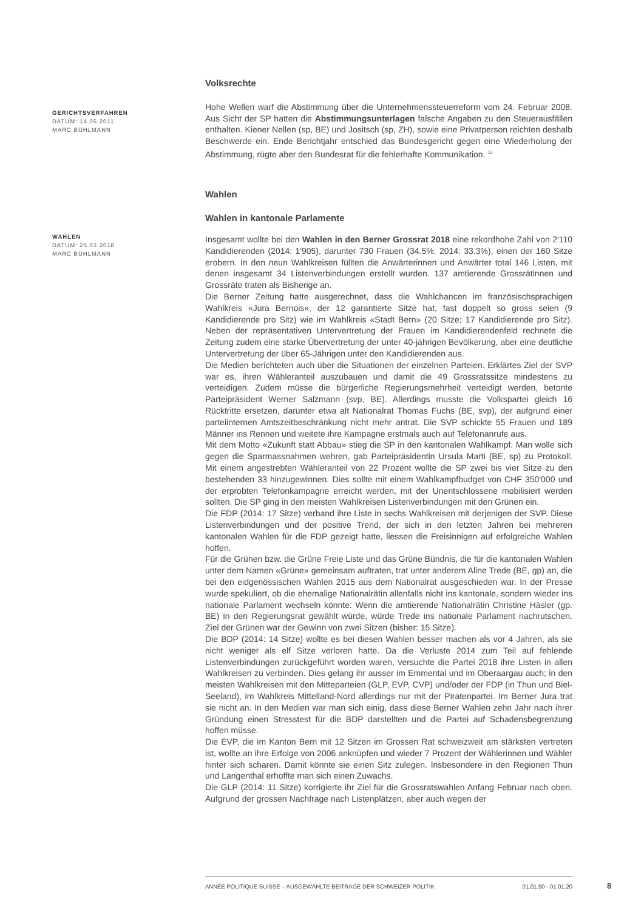Volksrechte
GERICHTSVERFAHREN
DATUM: 14.05.2011
MARC BÜHLMANN
Hohe Wellen warf die Abstimmung über die Unternehmenssteuerreform vom 24. Februar 2008. Aus Sicht der SP hatten die Abstimmungsunterlagen falsche Angaben zu den Steuerausfällen enthalten. Kiener Nellen (sp, BE) und Jositsch (sp, ZH), sowie eine Privatperson reichten deshalb Beschwerde ein. Ende Berichtjahr entschied das Bundesgericht gegen eine Wiederholung der Abstimmung, rügte aber den Bundesrat für die fehlerhafte Kommunikation. <sup>15</sup>
Wahlen
Wahlen in kantonale Parlamente
WAHLEN
DATUM: 25.03.2018
MARC BÜHLMANN
Insgesamt wollte bei den Wahlen in den Berner Grossrat 2018 eine rekordhohe Zahl von 2'110 Kandidierenden (2014: 1'905), darunter 730 Frauen (34.5%; 2014: 33.3%), einen der 160 Sitze erobern. In den neun Wahlkreisen füllten die Anwärterinnen und Anwärter total 146 Listen, mit denen insgesamt 34 Listenverbindungen erstellt wurden. 137 amtierende Grossrätinnen und Grossräte traten als Bisherige an.
Die Berner Zeitung hatte ausgerechnet, dass die Wahlchancen im französischsprachigen Wahlkreis «Jura Bernois», der 12 garantierte Sitze hat, fast doppelt so gross seien (9 Kandidierende pro Sitz) wie im Wahlkreis «Stadt Bern» (20 Sitze; 17 Kandidierende pro Sitz). Neben der repräsentativen Untervertretung der Frauen im Kandidierendenfeld rechnete die Zeitung zudem eine starke Übervertretung der unter 40-jährigen Bevölkerung, aber eine deutliche Untervertretung der über 65-Jährigen unter den Kandidierenden aus.
Die Medien berichteten auch über die Situationen der einzelnen Parteien. Erklärtes Ziel der SVP war es, ihren Wähleranteil auszubauen und damit die 49 Grossratssitze mindestens zu verteidigen. Zudem müsse die bürgerliche Regierungsmehrheit verteidigt werden, betonte Parteipräsident Werner Salzmann (svp, BE). Allerdings musste die Volkspartei gleich 16 Rücktritte ersetzen, darunter etwa alt Nationalrat Thomas Fuchs (BE, svp), der aufgrund einer parteiinternen Amtszeitbeschränkung nicht mehr antrat. Die SVP schickte 55 Frauen und 189 Männer ins Rennen und weitete ihre Kampagne erstmals auch auf Telefonanrufe aus.
Mit dem Motto «Zukunft statt Abbau» stieg die SP in den kantonalen Wahlkampf. Man wolle sich gegen die Sparmassnahmen wehren, gab Parteipräsidentin Ursula Marti (BE, sp) zu Protokoll. Mit einem angestrebten Wähleranteil von 22 Prozent wollte die SP zwei bis vier Sitze zu den bestehenden 33 hinzugewinnen. Dies sollte mit einem Wahlkampfbudget von CHF 350'000 und der erprobten Telefonkampagne erreicht werden, mit der Unentschlossene mobilisiert werden sollten. Die SP ging in den meisten Wahlkreisen Listenverbindungen mit den Grünen ein.
Die FDP (2014: 17 Sitze) verband ihre Liste in sechs Wahlkreisen mit derjenigen der SVP. Diese Listenverbindungen und der positive Trend, der sich in den letzten Jahren bei mehreren kantonalen Wahlen für die FDP gezeigt hatte, liessen die Freisinnigen auf erfolgreiche Wahlen hoffen.
Für die Grünen bzw. die Grüne Freie Liste und das Grüne Bündnis, die für die kantonalen Wahlen unter dem Namen «Grüne» gemeinsam auftraten, trat unter anderem Aline Trede (BE, gp) an, die bei den eidgenössischen Wahlen 2015 aus dem Nationalrat ausgeschieden war. In der Presse wurde spekuliert, ob die ehemalige Nationalrätin allenfalls nicht ins kantonale, sondern wieder ins nationale Parlament wechseln könnte: Wenn die amtierende Nationalrätin Christine Häsler (gp. BE) in den Regierungsrat gewählt würde, würde Trede ins nationale Parlament nachrutschen. Ziel der Grünen war der Gewinn von zwei Sitzen (bisher: 15 Sitze).
Die BDP (2014: 14 Sitze) wollte es bei diesen Wahlen besser machen als vor 4 Jahren, als sie nicht weniger als elf Sitze verloren hatte. Da die Verluste 2014 zum Teil auf fehlende Listenverbindungen zurückgeführt worden waren, versuchte die Partei 2018 ihre Listen in allen Wahlkreisen zu verbinden. Dies gelang ihr ausser im Emmental und im Oberaargau auch; in den meisten Wahlkreisen mit den Mitteparteien (GLP, EVP, CVP) und/oder der FDP (in Thun und Biel-Seeland), im Wahlkreis Mittelland-Nord allerdings nur mit der Piratenpartei. Im Berner Jura trat sie nicht an. In den Medien war man sich einig, dass diese Berner Wahlen zehn Jahr nach ihrer Gründung einen Stresstest für die BDP darstellten und die Partei auf Schadensbegrenzung hoffen müsse.
Die EVP, die im Kanton Bern mit 12 Sitzen im Grossen Rat schweizweit am stärksten vertreten ist, wollte an ihre Erfolge von 2006 anknüpfen und wieder 7 Prozent der Wählerinnen und Wähler hinter sich scharen. Damit könnte sie einen Sitz zulegen. Insbesondere in den Regionen Thun und Langenthal erhoffte man sich einen Zuwachs.
Die GLP (2014: 11 Sitze) korrigierte ihr Ziel für die Grossratswahlen Anfang Februar nach oben. Aufgrund der grossen Nachfrage nach Listenplätzen, aber auch wegen der
ANNÉE POLITIQUE SUISSE – AUSGEWÄHLTE BEITRÄGE DER SCHWEIZER POLITIK 01.01.90 - 01.01.20
8